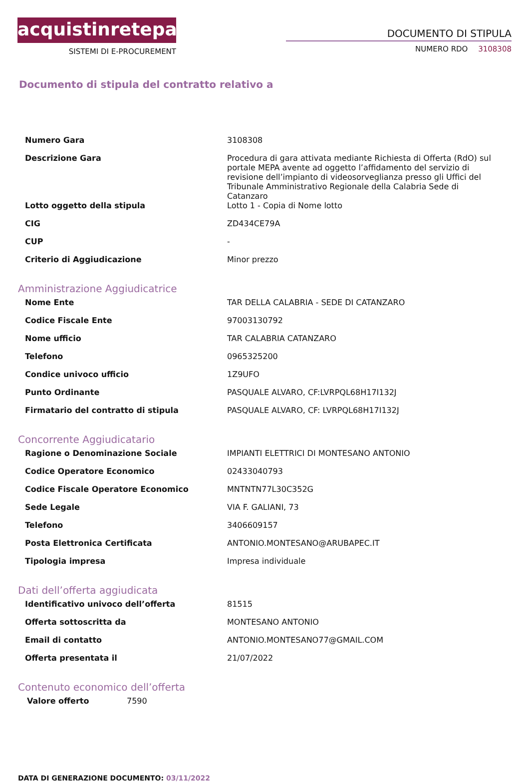acquistinretepa
SISTEMI DI E-PROCUREMENT
DOCUMENTO DI STIPULA
NUMERO RDO 3108308
Documento di stipula del contratto relativo a
| Numero Gara | 3108308 |
| Descrizione Gara | Procedura di gara attivata mediante Richiesta di Offerta (RdO) sul portale MEPA avente ad oggetto l’affidamento del servizio di revisione dell’impianto di videosorveglianza presso gli Uffici del Tribunale Amministrativo Regionale della Calabria Sede di Catanzaro |
| Lotto oggetto della stipula | Lotto 1 - Copia di Nome lotto |
| CIG | ZD434CE79A |
| CUP | - |
| Criterio di Aggiudicazione | Minor prezzo |
Amministrazione Aggiudicatrice
| Nome Ente | TAR DELLA CALABRIA - SEDE DI CATANZARO |
| Codice Fiscale Ente | 97003130792 |
| Nome ufficio | TAR CALABRIA CATANZARO |
| Telefono | 0965325200 |
| Condice univoco ufficio | 1Z9UFO |
| Punto Ordinante | PASQUALE ALVARO, CF:LVRPQL68H17I132J |
| Firmatario del contratto di stipula | PASQUALE ALVARO, CF: LVRPQL68H17I132J |
Concorrente Aggiudicatario
| Ragione o Denominazione Sociale | IMPIANTI ELETTRICI DI MONTESANO ANTONIO |
| Codice Operatore Economico | 02433040793 |
| Codice Fiscale Operatore Economico | MNTNTN77L30C352G |
| Sede Legale | VIA F. GALIANI, 73 |
| Telefono | 3406609157 |
| Posta Elettronica Certificata | ANTONIO.MONTESANO@ARUBAPEC.IT |
| Tipologia impresa | Impresa individuale |
Dati dell’offerta aggiudicata
| Identificativo univoco dell’offerta | 81515 |
| Offerta sottoscritta da | MONTESANO ANTONIO |
| Email di contatto | ANTONIO.MONTESANO77@GMAIL.COM |
| Offerta presentata il | 21/07/2022 |
Contenuto economico dell’offerta
| Valore offerto | 7590 |
DATA DI GENERAZIONE DOCUMENTO: 03/11/2022